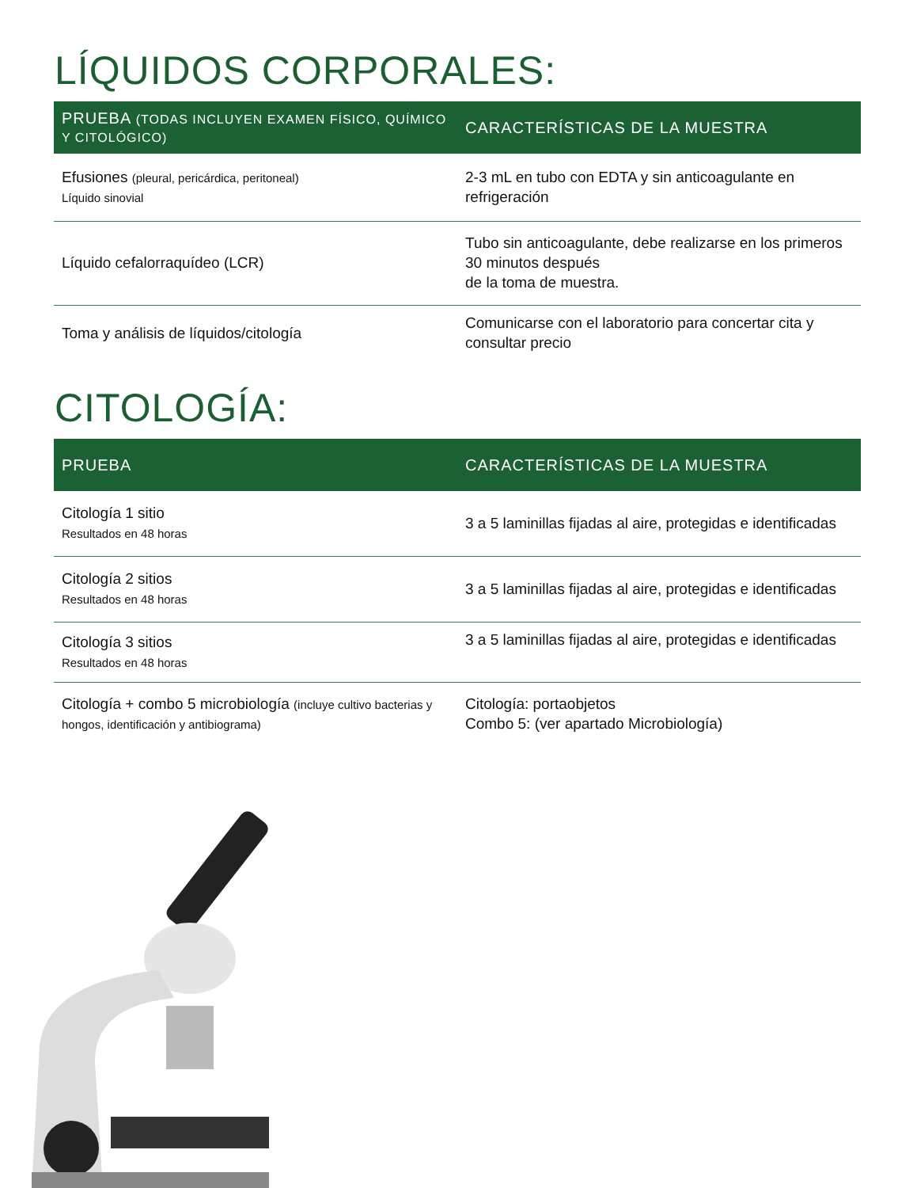LÍQUIDOS CORPORALES:
| PRUEBA (TODAS INCLUYEN EXAMEN FÍSICO, QUÍMICO Y CITOLÓGICO) | CARACTERÍSTICAS DE LA MUESTRA |
| --- | --- |
| Efusiones (pleural, pericárdica, peritoneal) Líquido sinovial | 2-3 mL en tubo con EDTA y sin anticoagulante en refrigeración |
| Líquido cefalorraquídeo (LCR) | Tubo sin anticoagulante, debe realizarse en los primeros 30 minutos después de la toma de muestra. |
| Toma y análisis de líquidos/citología | Comunicarse con el laboratorio para concertar cita y consultar precio |
CITOLOGÍA:
| PRUEBA | CARACTERÍSTICAS DE LA MUESTRA |
| --- | --- |
| Citología 1 sitio Resultados en 48 horas | 3 a 5 laminillas fijadas al aire, protegidas e identificadas |
| Citología 2 sitios Resultados en 48 horas | 3 a 5 laminillas fijadas al aire, protegidas e identificadas |
| Citología 3 sitios Resultados en 48 horas | 3 a 5 laminillas fijadas al aire, protegidas e identificadas |
| Citología + combo 5 microbiología (incluye cultivo bacterias y hongos, identificación y antibiograma) | Citología: portaobjetos Combo 5: (ver apartado Microbiología) |